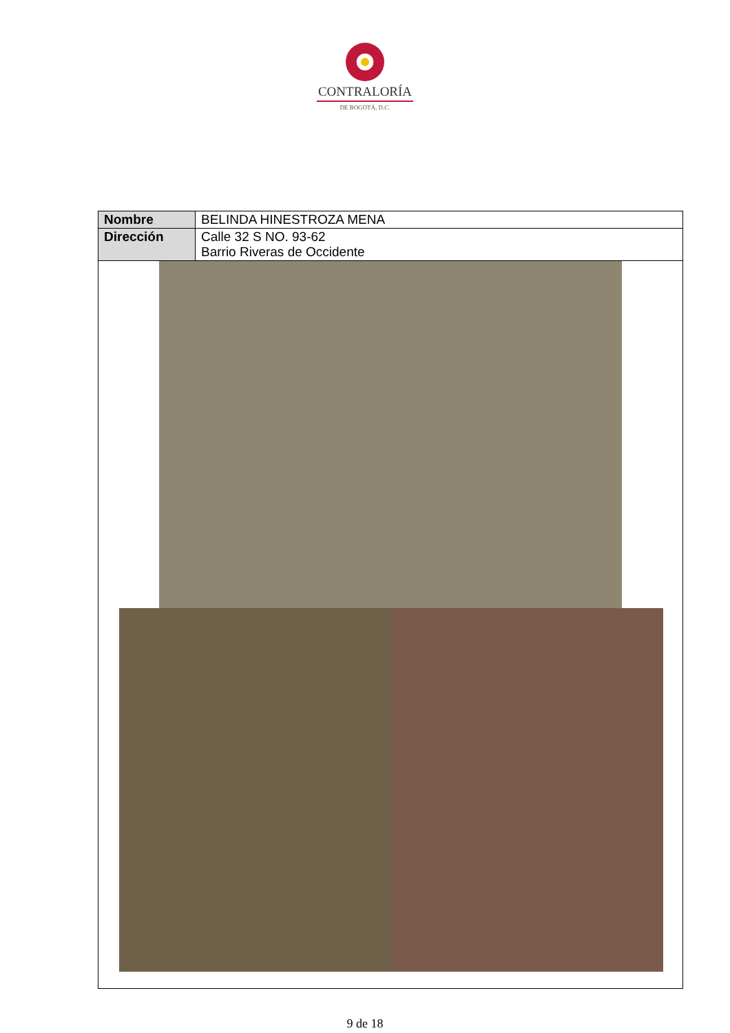CONTRALORÍA
DE BOGOTÁ, D.C.
| Nombre | BELINDA HINESTROZA MENA |
| Dirección | Calle 32 S NO. 93-62 Barrio Riveras de Occidente |
9 de 18